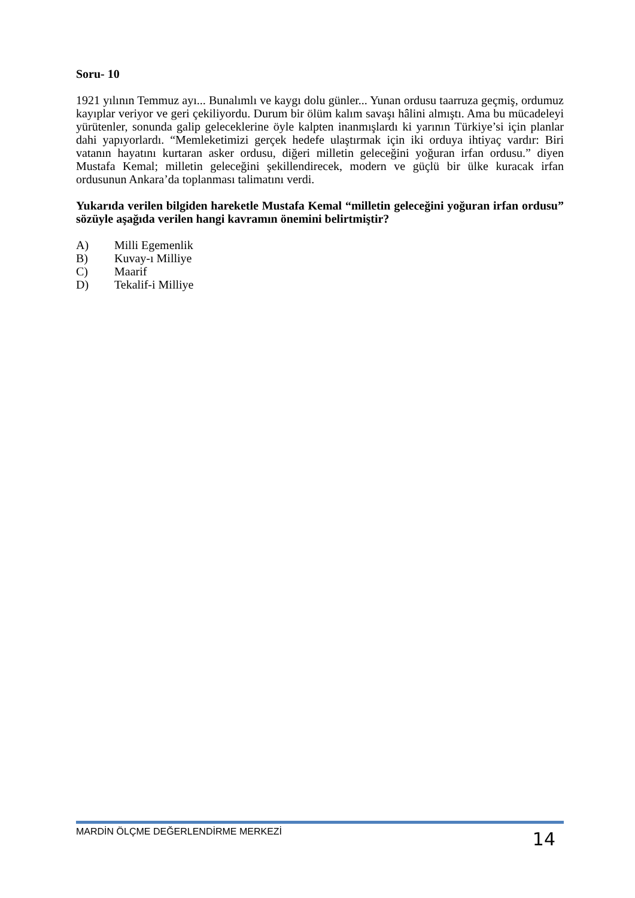Soru- 10
1921 yılının Temmuz ayı... Bunalımlı ve kaygı dolu günler... Yunan ordusu taarruza geçmiş, ordumuz kayıplar veriyor ve geri çekiliyordu. Durum bir ölüm kalım savaşı hâlini almıştı. Ama bu mücadeleyi yürütenler, sonunda galip geleceklerine öyle kalpten inanmışlardı ki yarının Türkiye’si için planlar dahi yapıyorlardı. “Memleketimizi gerçek hedefe ulaştırmak için iki orduya ihtiyaç vardır: Biri vatanın hayatını kurtaran asker ordusu, diğeri milletin geleceğini yoğuran irfan ordusu.” diyen Mustafa Kemal; milletin geleceğini şekillendirecek, modern ve güçlü bir ülke kuracak irfan ordusunun Ankara’da toplanması talimatını verdi.
Yukarıda verilen bilgiden hareketle Mustafa Kemal “milletin geleceğini yoğuran irfan ordusu” sözüyle aşağıda verilen hangi kavramın önemini belirtmiştir?
A) Milli Egemenlik
B) Kuvay-ı Milliye
C) Maarif
D) Tekalif-i Milliye
MARDİN ÖLÇME DEĞERLENDİRME MERKEZİ
14